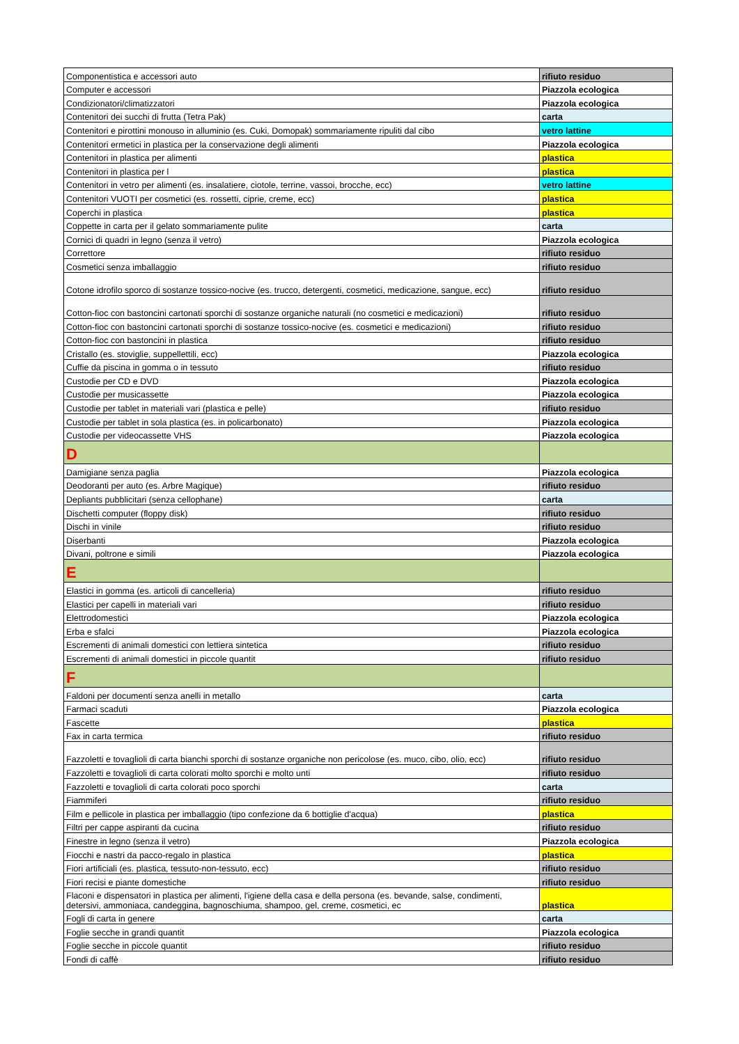| Componentistica e accessori auto | rifiuto residuo |
| Computer e accessori | Piazzola ecologica |
| Condizionatori/climatizzatori | Piazzola ecologica |
| Contenitori dei succhi di frutta (Tetra Pak) | carta |
| Contenitori e pirottini monouso in alluminio (es. Cuki, Domopak) sommariamente ripuliti dal cibo | vetro lattine |
| Contenitori ermetici in plastica per la conservazione degli alimenti | Piazzola ecologica |
| Contenitori in plastica per alimenti | plastica |
| Contenitori in plastica per l | plastica |
| Contenitori in vetro per alimenti (es. insalatiere, ciotole, terrine, vassoi, brocche, ecc) | vetro lattine |
| Contenitori VUOTI per cosmetici (es. rossetti, ciprie, creme, ecc) | plastica |
| Coperchi in plastica | plastica |
| Coppette in carta per il gelato sommariamente pulite | carta |
| Cornici di quadri in legno (senza il vetro) | Piazzola ecologica |
| Correttore | rifiuto residuo |
| Cosmetici senza imballaggio | rifiuto residuo |
| Cotone idrofilo sporco di sostanze tossico-nocive (es. trucco, detergenti, cosmetici, medicazione, sangue, ecc) | rifiuto residuo |
| Cotton-fioc con bastoncini cartonati sporchi di sostanze organiche naturali (no cosmetici e medicazioni) | rifiuto residuo |
| Cotton-fioc con bastoncini cartonati sporchi di sostanze tossico-nocive (es. cosmetici e medicazioni) | rifiuto residuo |
| Cotton-fioc con bastoncini in plastica | rifiuto residuo |
| Cristallo (es. stoviglie, suppellettili, ecc) | Piazzola ecologica |
| Cuffie da piscina in gomma o in tessuto | rifiuto residuo |
| Custodie per CD e DVD | Piazzola ecologica |
| Custodie per musicassette | Piazzola ecologica |
| Custodie per tablet in materiali vari (plastica e pelle) | rifiuto residuo |
| Custodie per tablet in sola plastica (es. in policarbonato) | Piazzola ecologica |
| Custodie per videocassette VHS | Piazzola ecologica |
| D | |
| Damigiane senza paglia | Piazzola ecologica |
| Deodoranti per auto (es. Arbre Magique) | rifiuto residuo |
| Depliants pubblicitari (senza cellophane) | carta |
| Dischetti computer (floppy disk) | rifiuto residuo |
| Dischi in vinile | rifiuto residuo |
| Diserbanti | Piazzola ecologica |
| Divani, poltrone e simili | Piazzola ecologica |
| E | |
| Elastici in gomma (es. articoli di cancelleria) | rifiuto residuo |
| Elastici per capelli in materiali vari | rifiuto residuo |
| Elettrodomestici | Piazzola ecologica |
| Erba e sfalci | Piazzola ecologica |
| Escrementi di animali domestici con lettiera sintetica | rifiuto residuo |
| Escrementi di animali domestici in piccole quantit | rifiuto residuo |
| F | |
| Faldoni per documenti senza anelli in metallo | carta |
| Farmaci scaduti | Piazzola ecologica |
| Fascette | plastica |
| Fax in carta termica | rifiuto residuo |
| Fazzoletti e tovaglioli di carta bianchi sporchi di sostanze organiche non pericolose (es. muco, cibo, olio, ecc) | rifiuto residuo |
| Fazzoletti e tovaglioli di carta colorati molto sporchi e molto unti | rifiuto residuo |
| Fazzoletti e tovaglioli di carta colorati poco sporchi | carta |
| Fiammiferi | rifiuto residuo |
| Film e pellicole in plastica per imballaggio (tipo confezione da 6 bottiglie d'acqua) | plastica |
| Filtri per cappe aspiranti da cucina | rifiuto residuo |
| Finestre in legno (senza il vetro) | Piazzola ecologica |
| Fiocchi e nastri da pacco-regalo in plastica | plastica |
| Fiori artificiali (es. plastica, tessuto-non-tessuto, ecc) | rifiuto residuo |
| Fiori recisi e piante domestiche | rifiuto residuo |
| Flaconi e dispensatori in plastica per alimenti, l'igiene della casa e della persona (es. bevande, salse, condimenti, detersivi, ammoniaca, candeggina, bagnoschiuma, shampoo, gel, creme, cosmetici, ec | plastica |
| Fogli di carta in genere | carta |
| Foglie secche in grandi quantit | Piazzola ecologica |
| Foglie secche in piccole quantit | rifiuto residuo |
| Fondi di caffè | rifiuto residuo |